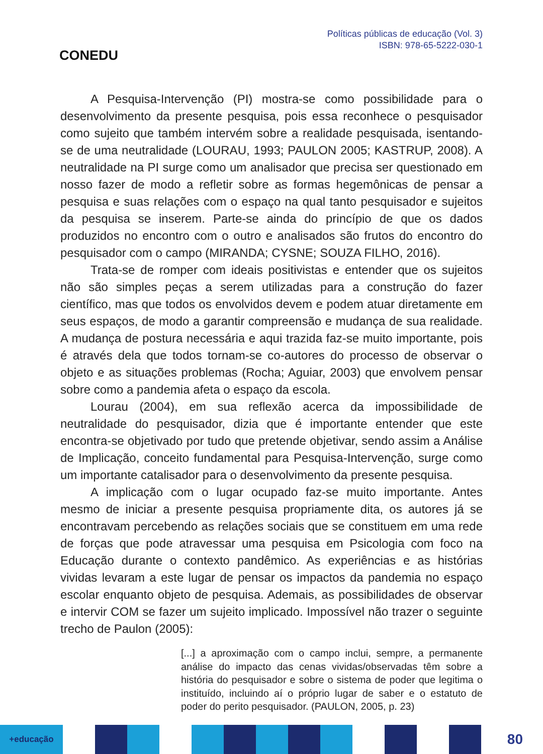CONEDU
Políticas públicas de educação (Vol. 3)
ISBN: 978-65-5222-030-1
A Pesquisa-Intervenção (PI) mostra-se como possibilidade para o desenvolvimento da presente pesquisa, pois essa reconhece o pesquisador como sujeito que também intervém sobre a realidade pesquisada, isentando-se de uma neutralidade (LOURAU, 1993; PAULON 2005; KASTRUP, 2008). A neutralidade na PI surge como um analisador que precisa ser questionado em nosso fazer de modo a refletir sobre as formas hegemônicas de pensar a pesquisa e suas relações com o espaço na qual tanto pesquisador e sujeitos da pesquisa se inserem. Parte-se ainda do princípio de que os dados produzidos no encontro com o outro e analisados são frutos do encontro do pesquisador com o campo (MIRANDA; CYSNE; SOUZA FILHO, 2016).
Trata-se de romper com ideais positivistas e entender que os sujeitos não são simples peças a serem utilizadas para a construção do fazer científico, mas que todos os envolvidos devem e podem atuar diretamente em seus espaços, de modo a garantir compreensão e mudança de sua realidade. A mudança de postura necessária e aqui trazida faz-se muito importante, pois é através dela que todos tornam-se co-autores do processo de observar o objeto e as situações problemas (Rocha; Aguiar, 2003) que envolvem pensar sobre como a pandemia afeta o espaço da escola.
Lourau (2004), em sua reflexão acerca da impossibilidade de neutralidade do pesquisador, dizia que é importante entender que este encontra-se objetivado por tudo que pretende objetivar, sendo assim a Análise de Implicação, conceito fundamental para Pesquisa-Intervenção, surge como um importante catalisador para o desenvolvimento da presente pesquisa.
A implicação com o lugar ocupado faz-se muito importante. Antes mesmo de iniciar a presente pesquisa propriamente dita, os autores já se encontravam percebendo as relações sociais que se constituem em uma rede de forças que pode atravessar uma pesquisa em Psicologia com foco na Educação durante o contexto pandêmico. As experiências e as histórias vividas levaram a este lugar de pensar os impactos da pandemia no espaço escolar enquanto objeto de pesquisa. Ademais, as possibilidades de observar e intervir COM se fazer um sujeito implicado. Impossível não trazer o seguinte trecho de Paulon (2005):
[...] a aproximação com o campo inclui, sempre, a permanente análise do impacto das cenas vividas/observadas têm sobre a história do pesquisador e sobre o sistema de poder que legitima o instituído, incluindo aí o próprio lugar de saber e o estatuto de poder do perito pesquisador. (PAULON, 2005, p. 23)
+educação
80